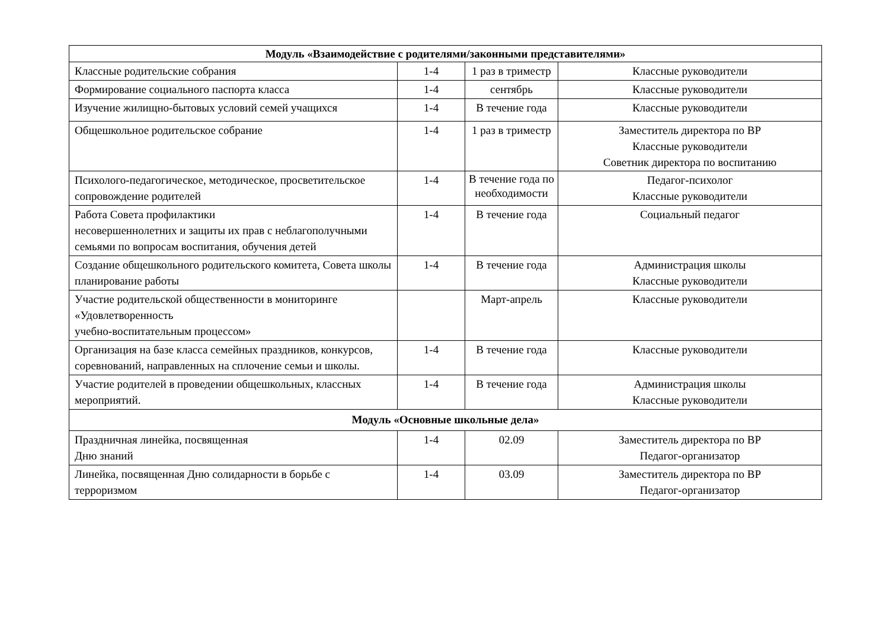| Модуль «Взаимодействие с родителями/законными представителями» | | | |
| --- | --- | --- | --- |
| Классные родительские собрания | 1-4 | 1 раз в триместр | Классные руководители |
| Формирование социального паспорта класса | 1-4 | сентябрь | Классные руководители |
| Изучение жилищно-бытовых условий семей учащихся | 1-4 | В течение года | Классные руководители |
| Общешкольное родительское собрание | 1-4 | 1 раз в триместр | Заместитель директора по ВР Классные руководители Советник директора по воспитанию |
| Психолого-педагогическое, методическое, просветительское сопровождение родителей | 1-4 | В течение года по необходимости | Педагог-психолог Классные руководители |
| Работа Совета профилактики несовершеннолетних и защиты их прав с неблагополучными семьями по вопросам воспитания, обучения детей | 1-4 | В течение года | Социальный педагог |
| Создание общешкольного родительского комитета, Совета школы планирование работы | 1-4 | В течение года | Администрация школы Классные руководители |
| Участие родительской общественности в мониторинге «Удовлетворенность учебно-воспитательным процессом» | | Март-апрель | Классные руководители |
| Организация на базе класса семейных праздников, конкурсов, соревнований, направленных на сплочение семьи и школы. | 1-4 | В течение года | Классные руководители |
| Участие родителей в проведении общешкольных, классных мероприятий. | 1-4 | В течение года | Администрация школы Классные руководители |
| Модуль «Основные школьные дела» | | | |
| Праздничная линейка, посвященная Дню знаний | 1-4 | 02.09 | Заместитель директора по ВР Педагог-организатор |
| Линейка, посвященная Дню солидарности в борьбе с терроризмом | 1-4 | 03.09 | Заместитель директора по ВР Педагог-организатор |